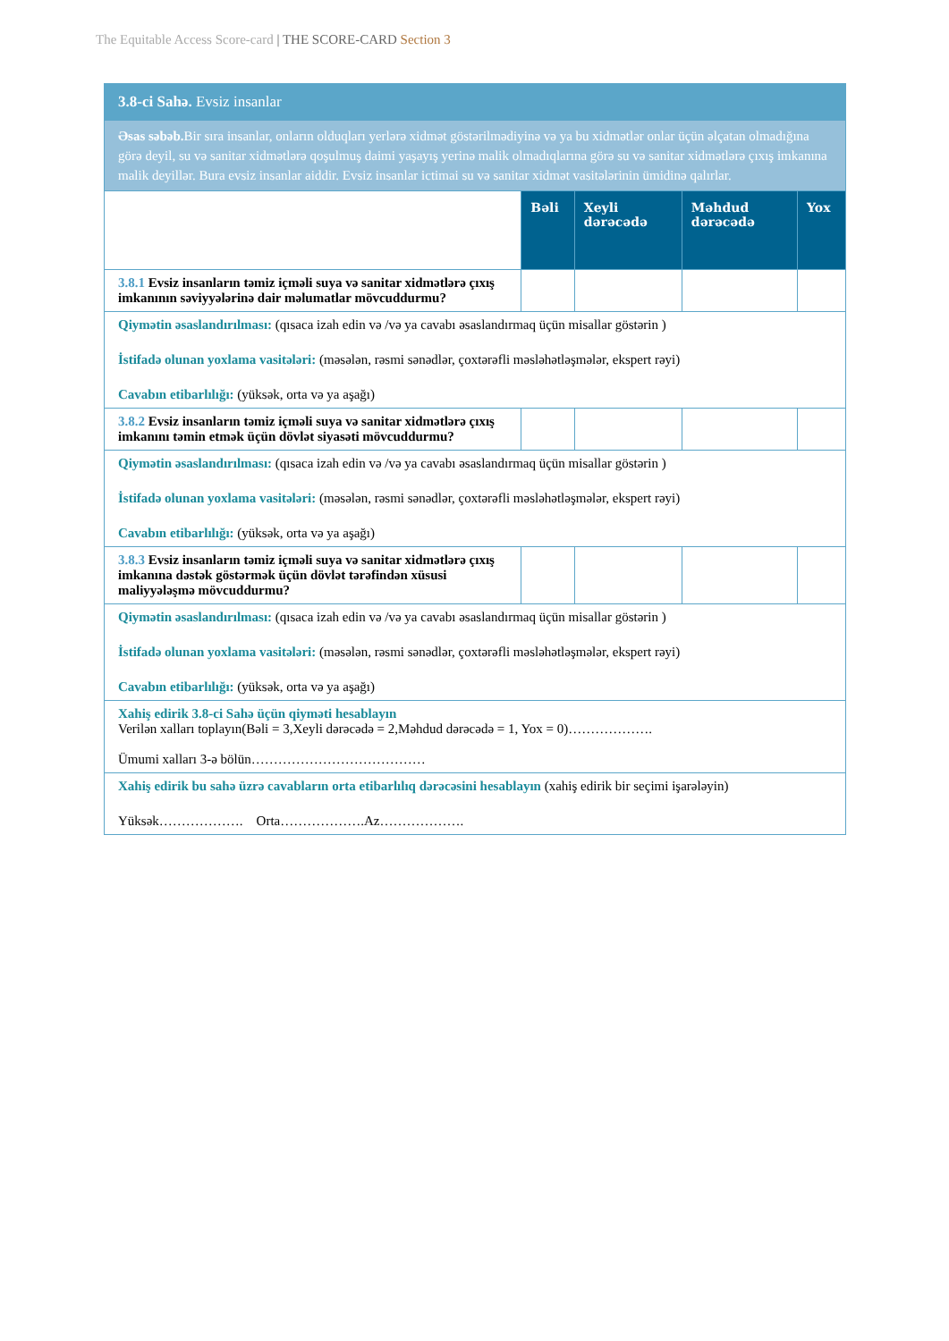The Equitable Access Score-card | THE SCORE-CARD Section 3
| 3.8-ci Sahə. Evsiz insanlar | | | | |
| Əsas səbəb. Bir sıra insanlar, onların olduqları yerlərə xidmət göstərilmədiyinə və ya bu xidmətlər onlar üçün əlçatan olmadığına görə deyil, su və sanitar xidmətlərə qoşulmuş daimi yaşayış yerinə malik olmadıqlarına görə su və sanitar xidmətlərə çıxış imkanına malik deyillər. Bura evsiz insanlar aiddir. Evsiz insanlar ictimai su və sanitar xidmət vasitələrinin ümidinə qalırlar. | | | | |
| | Bəli | Xeyli dərəcədə | Məhdud dərəcədə | Yox |
| 3.8.1 Evsiz insanların təmiz içməli suya və sanitar xidmətlərə çıxış imkanının səviyyələrinə dair məlumatlar mövcuddurmu? | | | | |
| Qiymətin əsaslandırılması: (qısaca izah edin və /və ya cavabı əsaslandırmaq üçün misallar göstərin ) İstifadə olunan yoxlama vasitələri: (məsələn, rəsmi sənədlər, çoxtərəfli məsləhətləşmələr, ekspert rəyi) Cavabın etibarlılığı: (yüksək, orta və ya aşağı) | | | | |
| 3.8.2 Evsiz insanların təmiz içməli suya və sanitar xidmətlərə çıxış imkanını təmin etmək üçün dövlət siyasəti mövcuddurmu? | | | | |
| Qiymətin əsaslandırılması: (qısaca izah edin və /və ya cavabı əsaslandırmaq üçün misallar göstərin ) İstifadə olunan yoxlama vasitələri: (məsələn, rəsmi sənədlər, çoxtərəfli məsləhətləşmələr, ekspert rəyi) Cavabın etibarlılığı: (yüksək, orta və ya aşağı) | | | | |
| 3.8.3 Evsiz insanların təmiz içməli suya və sanitar xidmətlərə çıxış imkanına dəstək göstərmək üçün dövlət tərəfindən xüsusi maliyyələşmə mövcuddurmu? | | | | |
| Qiymətin əsaslandırılması: (qısaca izah edin və /və ya cavabı əsaslandırmaq üçün misallar göstərin ) İstifadə olunan yoxlama vasitələri: (məsələn, rəsmi sənədlər, çoxtərəfli məsləhətləşmələr, ekspert rəyi) Cavabın etibarlılığı: (yüksək, orta və ya aşağı) | | | | |
| Xahiş edirik 3.8-ci Sahə üçün qiyməti hesablayın Verilən xalları toplayın(Bəli = 3,Xeyli dərəcədə = 2,Məhdud dərəcədə = 1, Yox = 0)………………. Ümumi xalları 3-ə bölün………………………………… | | | | |
| Xahiş edirik bu sahə üzrə cavabların orta etibarlılıq dərəcəsini hesablayın (xahiş edirik bir seçimi işarələyin) Yüksək………………. Orta……………….Az………………. | | | | |